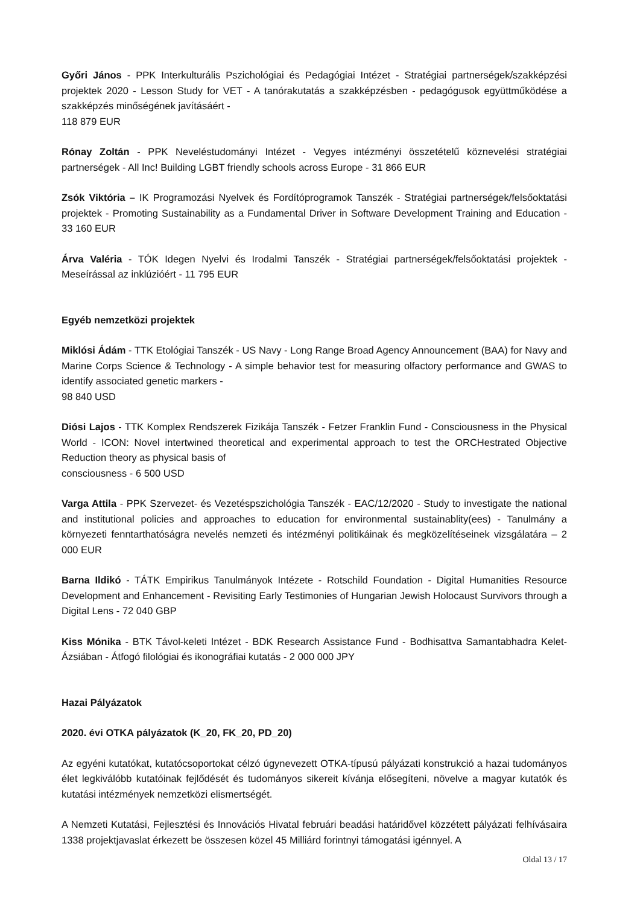Győri János - PPK Interkulturális Pszichológiai és Pedagógiai Intézet - Stratégiai partnerségek/szakképzési projektek 2020 - Lesson Study for VET - A tanórakutatás a szakképzésben - pedagógusok együttműködése a szakképzés minőségének javításáért -
118 879 EUR
Rónay Zoltán - PPK Neveléstudományi Intézet - Vegyes intézményi összetételű köznevelési stratégiai partnerségek - All Inc! Building LGBT friendly schools across Europe - 31 866 EUR
Zsók Viktória – IK Programozási Nyelvek és Fordítóprogramok Tanszék - Stratégiai partnerségek/felsőoktatási projektek - Promoting Sustainability as a Fundamental Driver in Software Development Training and Education - 33 160 EUR
Árva Valéria - TÓK Idegen Nyelvi és Irodalmi Tanszék - Stratégiai partnerségek/felsőoktatási projektek - Meseírással az inklúzióért - 11 795 EUR
Egyéb nemzetközi projektek
Miklósi Ádám - TTK Etológiai Tanszék - US Navy - Long Range Broad Agency Announcement (BAA) for Navy and Marine Corps Science & Technology - A simple behavior test for measuring olfactory performance and GWAS to identify associated genetic markers -
98 840 USD
Diósi Lajos - TTK Komplex Rendszerek Fizikája Tanszék - Fetzer Franklin Fund - Consciousness in the Physical World - ICON: Novel intertwined theoretical and experimental approach to test the ORCHestrated Objective Reduction theory as physical basis of
consciousness - 6 500 USD
Varga Attila - PPK Szervezet- és Vezetéspszichológia Tanszék - EAC/12/2020 - Study to investigate the national and institutional policies and approaches to education for environmental sustainablity(ees) - Tanulmány a környezeti fenntarthatóságra nevelés nemzeti és intézményi politikáinak és megközelítéseinek vizsgálatára – 2 000 EUR
Barna Ildikó - TÁTK Empirikus Tanulmányok Intézete - Rotschild Foundation - Digital Humanities Resource Development and Enhancement - Revisiting Early Testimonies of Hungarian Jewish Holocaust Survivors through a Digital Lens - 72 040 GBP
Kiss Mónika - BTK Távol-keleti Intézet - BDK Research Assistance Fund - Bodhisattva Samantabhadra Kelet-Ázsiában - Átfogó filológiai és ikonográfiai kutatás - 2 000 000 JPY
Hazai Pályázatok
2020. évi OTKA pályázatok (K_20, FK_20, PD_20)
Az egyéni kutatókat, kutatócsoportokat célzó úgynevezett OTKA-típusú pályázati konstrukció a hazai tudományos élet legkiválóbb kutatóinak fejlődését és tudományos sikereit kívánja elősegíteni, növelve a magyar kutatók és kutatási intézmények nemzetközi elismertségét.
A Nemzeti Kutatási, Fejlesztési és Innovációs Hivatal februári beadási határidővel közzétett pályázati felhívásaira 1338 projektjavaslat érkezett be összesen közel 45 Milliárd forintnyi támogatási igénnyel. A
Oldal 13 / 17